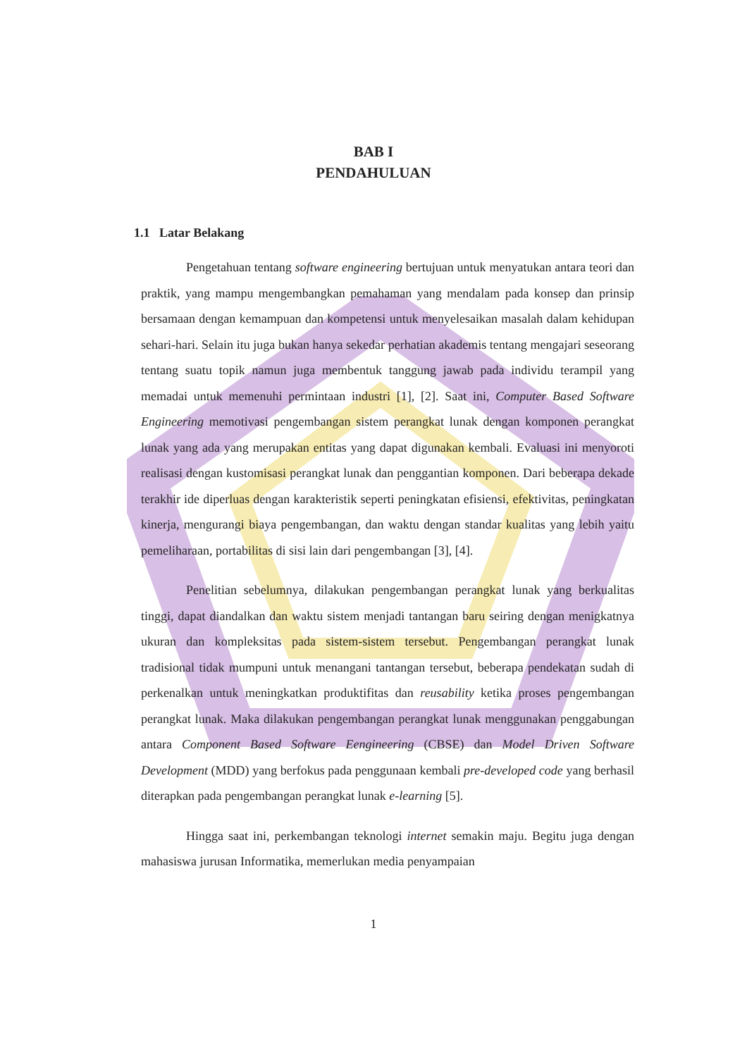BAB I
PENDAHULUAN
1.1 Latar Belakang
Pengetahuan tentang software engineering bertujuan untuk menyatukan antara teori dan praktik, yang mampu mengembangkan pemahaman yang mendalam pada konsep dan prinsip bersamaan dengan kemampuan dan kompetensi untuk menyelesaikan masalah dalam kehidupan sehari-hari. Selain itu juga bukan hanya sekedar perhatian akademis tentang mengajari seseorang tentang suatu topik namun juga membentuk tanggung jawab pada individu terampil yang memadai untuk memenuhi permintaan industri [1], [2]. Saat ini, Computer Based Software Engineering memotivasi pengembangan sistem perangkat lunak dengan komponen perangkat lunak yang ada yang merupakan entitas yang dapat digunakan kembali. Evaluasi ini menyoroti realisasi dengan kustomisasi perangkat lunak dan penggantian komponen. Dari beberapa dekade terakhir ide diperluas dengan karakteristik seperti peningkatan efisiensi, efektivitas, peningkatan kinerja, mengurangi biaya pengembangan, dan waktu dengan standar kualitas yang lebih yaitu pemeliharaan, portabilitas di sisi lain dari pengembangan [3], [4].
Penelitian sebelumnya, dilakukan pengembangan perangkat lunak yang berkualitas tinggi, dapat diandalkan dan waktu sistem menjadi tantangan baru seiring dengan menigkatnya ukuran dan kompleksitas pada sistem-sistem tersebut. Pengembangan perangkat lunak tradisional tidak mumpuni untuk menangani tantangan tersebut, beberapa pendekatan sudah di perkenalkan untuk meningkatkan produktifitas dan reusability ketika proses pengembangan perangkat lunak. Maka dilakukan pengembangan perangkat lunak menggunakan penggabungan antara Component Based Software Eengineering (CBSE) dan Model Driven Software Development (MDD) yang berfokus pada penggunaan kembali pre-developed code yang berhasil diterapkan pada pengembangan perangkat lunak e-learning [5].
Hingga saat ini, perkembangan teknologi internet semakin maju. Begitu juga dengan mahasiswa jurusan Informatika, memerlukan media penyampaian
1